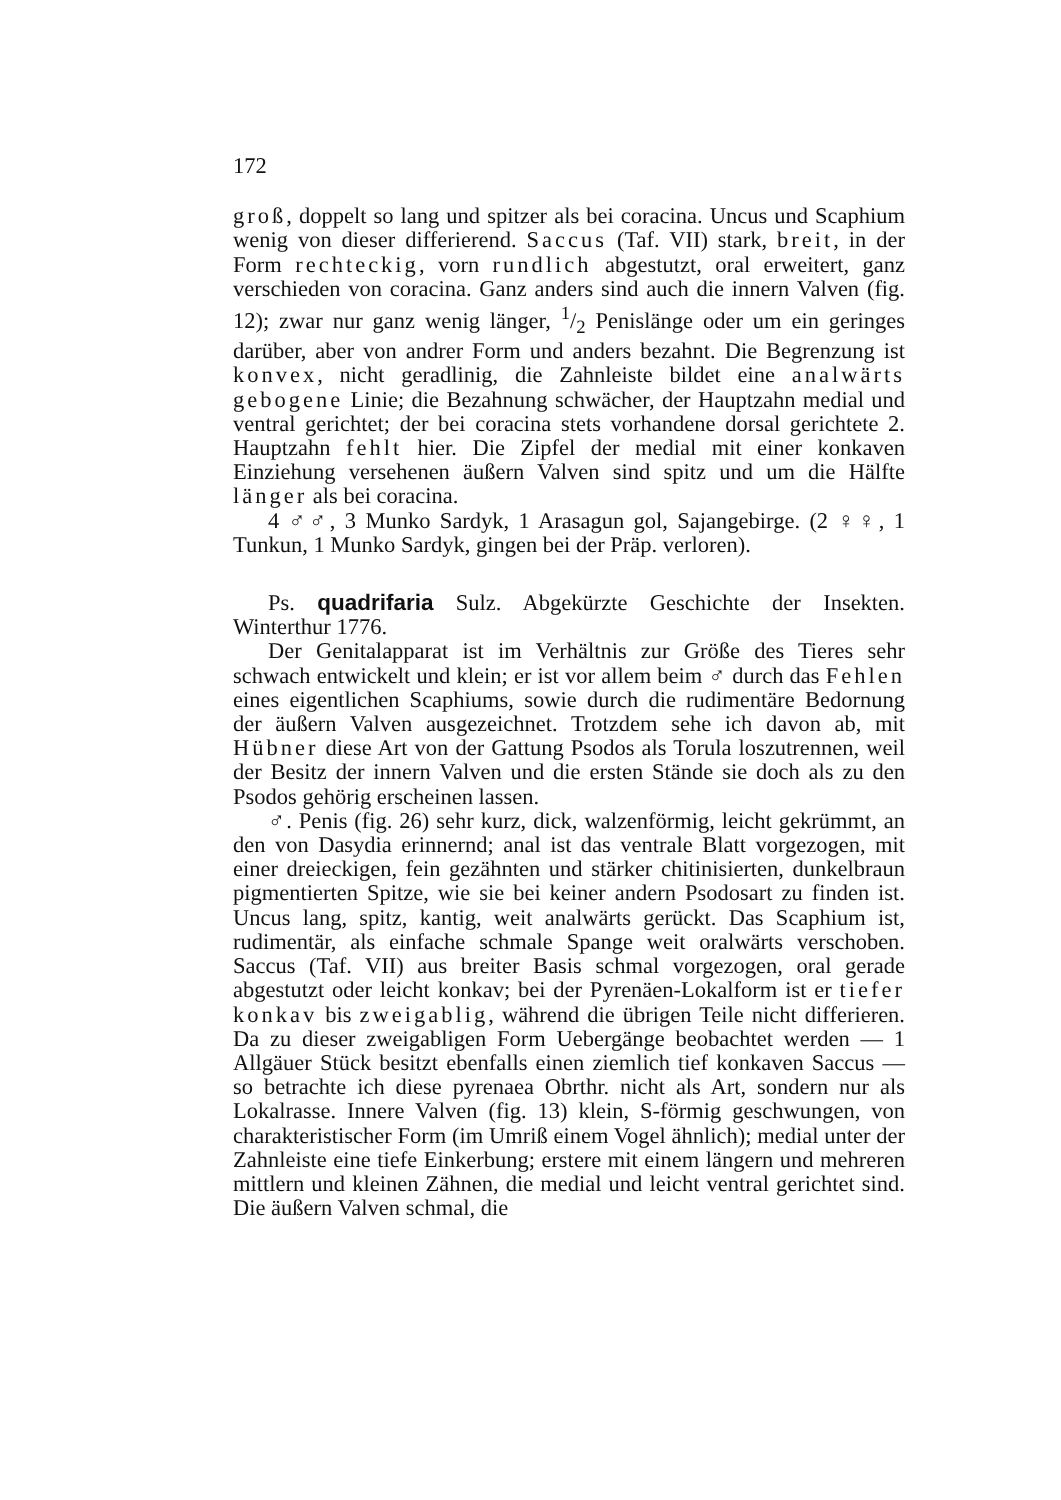172
groß, doppelt so lang und spitzer als bei coracina. Uncus und Scaphium wenig von dieser differierend. Saccus (Taf. VII) stark, breit, in der Form rechteckig, vorn rundlich abgestutzt, oral erweitert, ganz verschieden von coracina. Ganz anders sind auch die innern Valven (fig. 12); zwar nur ganz wenig länger, 1/2 Penislänge oder um ein geringes darüber, aber von andrer Form und anders bezahnt. Die Begrenzung ist konvex, nicht geradlinig, die Zahnleiste bildet eine analwärts gebogene Linie; die Bezahnung schwächer, der Hauptzahn medial und ventral gerichtet; der bei coracina stets vorhandene dorsal gerichtete 2. Hauptzahn fehlt hier. Die Zipfel der medial mit einer konkaven Einziehung versehenen äußern Valven sind spitz und um die Hälfte länger als bei coracina.
4 ♂♂, 3 Munko Sardyk, 1 Arasagun gol, Sajangebirge. (2 ♀♀, 1 Tunkun, 1 Munko Sardyk, gingen bei der Präp. verloren).
Ps. quadrifaria Sulz. Abgekürzte Geschichte der Insekten. Winterthur 1776.
Der Genitalapparat ist im Verhältnis zur Größe des Tieres sehr schwach entwickelt und klein; er ist vor allem beim ♂ durch das Fehlen eines eigentlichen Scaphiums, sowie durch die rudimentäre Bedornung der äußern Valven ausgezeichnet. Trotzdem sehe ich davon ab, mit Hübner diese Art von der Gattung Psodos als Torula loszutrennen, weil der Besitz der innern Valven und die ersten Stände sie doch als zu den Psodos gehörig erscheinen lassen.
♂. Penis (fig. 26) sehr kurz, dick, walzenförmig, leicht gekrümmt, an den von Dasydia erinnernd; anal ist das ventrale Blatt vorgezogen, mit einer dreieckigen, fein gezähnten und stärker chitinisierten, dunkelbraun pigmentierten Spitze, wie sie bei keiner andern Psodosart zu finden ist. Uncus lang, spitz, kantig, weit analwärts gerückt. Das Scaphium ist, rudimentär, als einfache schmale Spange weit oralwärts verschoben. Saccus (Taf. VII) aus breiter Basis schmal vorgezogen, oral gerade abgestutzt oder leicht konkav; bei der Pyrenäen-Lokalform ist er tiefer konkav bis zweigablig, während die übrigen Teile nicht differieren. Da zu dieser zweigabligen Form Uebergänge beobachtet werden — 1 Allgäuer Stück besitzt ebenfalls einen ziemlich tief konkaven Saccus — so betrachte ich diese pyrenaea Obrthr. nicht als Art, sondern nur als Lokalrasse. Innere Valven (fig. 13) klein, S-förmig geschwungen, von charakteristischer Form (im Umriß einem Vogel ähnlich); medial unter der Zahnleiste eine tiefe Einkerbung; erstere mit einem längern und mehreren mittlern und kleinen Zähnen, die medial und leicht ventral gerichtet sind. Die äußern Valven schmal, die